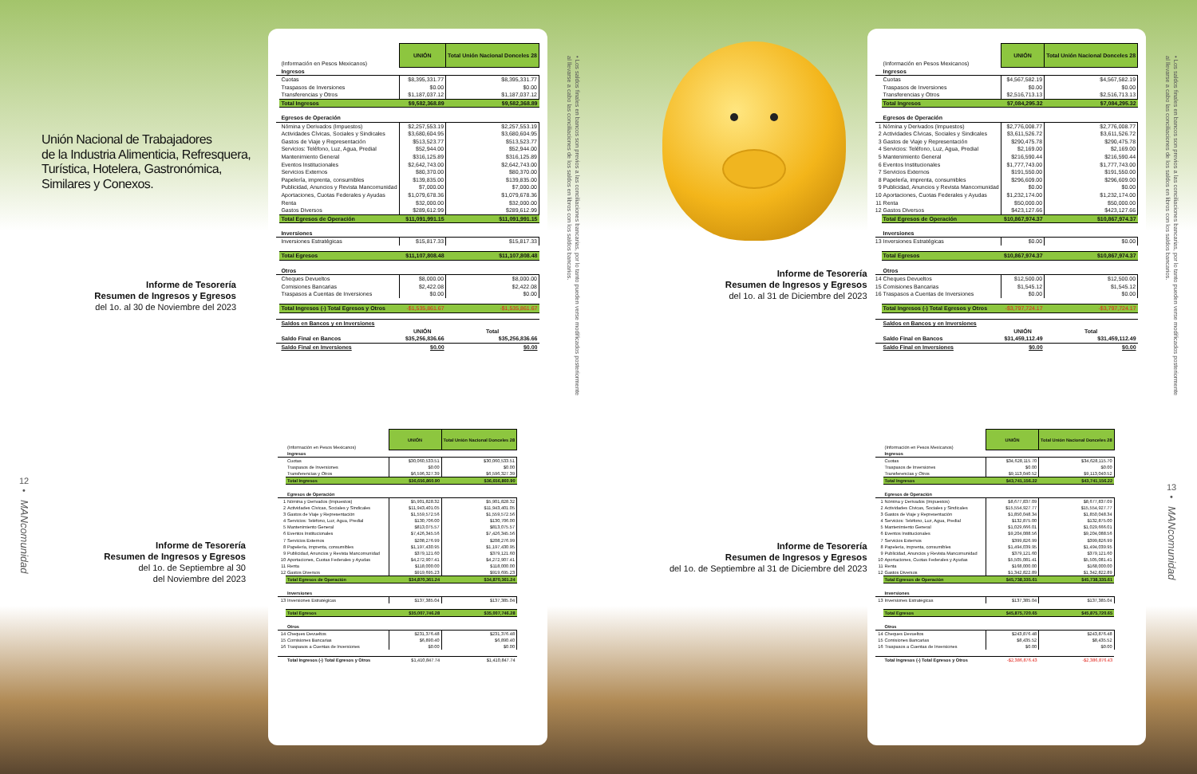Unión Nacional de Trabajadores
de la Industria Alimenticia, Refresquera,
Turística, Hotelera, Gastronómica,
Similares y Conexos.
Informe de Tesorería
Resumen de Ingresos y Egresos
del 1o. al 30 de Noviembre del 2023
12
•
MANcomunidad
Informe de Tesorería
Resumen de Ingresos y Egresos
del 1o. de Septiembre al 30
del Noviembre del 2023
| | (Información en Pesos Mexicanos) | UNIÓN | Total Unión Nacional Donceles 28 |
| | Ingresos | | |
| | Cuotas | $8,395,331.77 | $8,395,331.77 |
| | Traspasos de Inversiones | $0.00 | $0.00 |
| | Transferencias y Otros | $1,187,037.12 | $1,187,037.12 |
| | Total Ingresos | $9,582,368.89 | $9,582,368.89 |
| | Egresos de Operación | | |
| | Nómina y Derivados (Impuestos) | $2,257,553.19 | $2,257,553.19 |
| | Actividades Cívicas, Sociales y Sindicales | $3,680,604.95 | $3,680,604.95 |
| | Gastos de Viaje y Representación | $513,523.77 | $513,523.77 |
| | Servicios: Teléfono, Luz, Agua, Predial | $52,944.00 | $52,944.00 |
| | Mantenimiento General | $316,125.89 | $316,125.89 |
| | Eventos Institucionales | $2,642,743.00 | $2,642,743.00 |
| | Servicios Externos | $80,370.00 | $80,370.00 |
| | Papelería, imprenta, consumibles | $139,835.00 | $139,835.00 |
| | Publicidad, Anuncios y Revista Mancomunidad | $7,000.00 | $7,000.00 |
| | Aportaciones, Cuotas Federales y Ayudas | $1,079,678.36 | $1,079,678.36 |
| | Renta | $32,000.00 | $32,000.00 |
| | Gastos Diversos | $289,612.99 | $289,612.99 |
| | Total Egresos de Operación | $11,091,991.15 | $11,091,991.15 |
| | Inversiones | | |
| | Inversiones Estratégicas | $15,817.33 | $15,817.33 |
| | Total Egresos | $11,107,808.48 | $11,107,808.48 |
| | Otros | | |
| | Cheques Devueltos | $8,000.00 | $8,000.00 |
| | Comisiones Bancarias | $2,422.08 | $2,422.08 |
| | Traspasos a Cuentas de Inversiones | $0.00 | $0.00 |
| | Total Ingresos (-) Total Egresos y Otros | -$1,535,861.67 | -$1,535,861.67 |
| | Saldos en Bancos y en Inversiones | | |
| | | UNIÓN | Total |
| | Saldo Final en Bancos | $35,256,836.66 | $35,256,836.66 |
| | Saldo Final en Inversiones | $0.00 | $0.00 |
| | (Información en Pesos Mexicanos) | UNIÓN | Total Unión Nacional Donceles 28 |
| | Ingresos | | |
| | Cuotas | $30,060,533.51 | $30,060,533.51 |
| | Traspasos de Inversiones | $0.00 | $0.00 |
| | Transferencias y Otros | $6,596,327.39 | $6,596,327.39 |
| | Total Ingresos | $36,656,860.90 | $36,656,860.90 |
| | Egresos de Operación | | |
| 1 | Nómina y Derivados (Impuestos) | $5,901,828.32 | $5,901,828.32 |
| 2 | Actividades Cívicas, Sociales y Sindicales | $11,943,401.05 | $11,943,401.05 |
| 3 | Gastos de Viaje y Representación | $1,559,572.56 | $1,559,572.56 |
| 4 | Servicios: Teléfono, Luz, Agua, Predial | $130,706.00 | $130,706.00 |
| 5 | Mantenimiento General | $813,075.57 | $813,075.57 |
| 6 | Eventos Institucionales | $7,426,345.56 | $7,426,345.56 |
| 7 | Servicios Externos | $208,276.99 | $208,276.99 |
| 8 | Papelería, imprenta, consumibles | $1,197,430.95 | $1,197,430.95 |
| 9 | Publicidad, Anuncios y Revista Mancomunidad | $379,121.60 | $379,121.60 |
| 10 | Aportaciones, Cuotas Federales y Ayudas | $4,272,907.41 | $4,272,907.41 |
| 11 | Renta | $118,000.00 | $118,000.00 |
| 12 | Gastos Diversos | $919,695.23 | $919,695.23 |
| | Total Egresos de Operación | $34,870,361.24 | $34,870,361.24 |
| | Inversiones | | |
| 13 | Inversiones Estratégicas | $137,385.04 | $137,385.04 |
| | Total Egresos | $35,007,746.28 | $35,007,746.28 |
| | Otros | | |
| 14 | Cheques Devueltos | $231,376.48 | $231,376.48 |
| 15 | Comisiones Bancarias | $6,890.40 | $6,890.40 |
| 16 | Traspasos a Cuentas de Inversiones | $0.00 | $0.00 |
| | Total Ingresos (-) Total Egresos y Otros | $1,410,847.74 | $1,410,847.74 |
• Los saldos finales en bancos son previos a las conciliaciones bancarias, por lo tanto pueden verse modificados posteriormente al llevarse a cabo las conciliaciones de los saldos en libros con los saldos bancarios.
Informe de Tesorería
Resumen de Ingresos y Egresos
del 1o. al 31 de Diciembre del 2023
Informe de Tesorería
Resumen de Ingresos y Egresos
del 1o. de Septiembre al 31 de Diciembre del 2023
| | (Información en Pesos Mexicanos) | UNIÓN | Total Unión Nacional Donceles 28 |
| | Ingresos | | |
| | Cuotas | $4,567,582.19 | $4,567,582.19 |
| | Traspasos de Inversiones | $0.00 | $0.00 |
| | Transferencias y Otros | $2,516,713.13 | $2,516,713.13 |
| | Total Ingresos | $7,084,295.32 | $7,084,295.32 |
| | Egresos de Operación | | |
| 1 | Nómina y Derivados (Impuestos) | $2,776,008.77 | $2,776,008.77 |
| 2 | Actividades Cívicas, Sociales y Sindicales | $3,611,526.72 | $3,611,526.72 |
| 3 | Gastos de Viaje y Representación | $290,475.78 | $290,475.78 |
| 4 | Servicios: Teléfono, Luz, Agua, Predial | $2,169.00 | $2,169.00 |
| 5 | Mantenimiento General | $216,590.44 | $216,590.44 |
| 6 | Eventos Institucionales | $1,777,743.00 | $1,777,743.00 |
| 7 | Servicios Externos | $191,550.00 | $191,550.00 |
| 8 | Papelería, imprenta, consumibles | $296,609.00 | $296,609.00 |
| 9 | Publicidad, Anuncios y Revista Mancomunidad | $0.00 | $0.00 |
| 10 | Aportaciones, Cuotas Federales y Ayudas | $1,232,174.00 | $1,232,174.00 |
| 11 | Renta | $50,000.00 | $50,000.00 |
| 12 | Gastos Diversos | $423,127.66 | $423,127.66 |
| | Total Egresos de Operación | $10,867,974.37 | $10,867,974.37 |
| | Inversiones | | |
| 13 | Inversiones Estratégicas | $0.00 | $0.00 |
| | Total Egresos | $10,867,974.37 | $10,867,974.37 |
| | Otros | | |
| 14 | Cheques Devueltos | $12,500.00 | $12,500.00 |
| 15 | Comisiones Bancarias | $1,545.12 | $1,545.12 |
| 16 | Traspasos a Cuentas de Inversiones | $0.00 | $0.00 |
| | Total Ingresos (-) Total Egresos y Otros | -$3,797,724.17 | -$3,797,724.17 |
| | Saldos en Bancos y en Inversiones | | |
| | | UNIÓN | Total |
| | Saldo Final en Bancos | $31,459,112.49 | $31,459,112.49 |
| | Saldo Final en Inversiones | $0.00 | $0.00 |
| | (Información en Pesos Mexicanos) | UNIÓN | Total Unión Nacional Donceles 28 |
| | Ingresos | | |
| | Cuotas | $34,628,115.70 | $34,628,115.70 |
| | Traspasos de Inversiones | $0.00 | $0.00 |
| | Transferencias y Otros | $9,113,040.52 | $9,113,040.52 |
| | Total Ingresos | $43,741,156.22 | $43,741,156.22 |
| | Egresos de Operación | | |
| 1 | Nómina y Derivados (Impuestos) | $8,677,837.09 | $8,677,837.09 |
| 2 | Actividades Cívicas, Sociales y Sindicales | $15,554,927.77 | $15,554,927.77 |
| 3 | Gastos de Viaje y Representación | $1,850,048.34 | $1,850,048.34 |
| 4 | Servicios: Teléfono, Luz, Agua, Predial | $132,875.00 | $132,875.00 |
| 5 | Mantenimiento General | $1,029,666.01 | $1,029,666.01 |
| 6 | Eventos Institucionales | $9,204,088.56 | $9,204,088.56 |
| 7 | Servicios Externos | $399,826.99 | $399,826.99 |
| 8 | Papelería, imprenta, consumibles | $1,494,039.95 | $1,494,039.95 |
| 9 | Publicidad, Anuncios y Revista Mancomunidad | $379,121.60 | $379,121.60 |
| 10 | Aportaciones, Cuotas Federales y Ayudas | $5,505,081.41 | $5,505,081.41 |
| 11 | Renta | $168,000.00 | $168,000.00 |
| 12 | Gastos Diversos | $1,342,822.89 | $1,342,822.89 |
| | Total Egresos de Operación | $45,738,335.61 | $45,738,335.61 |
| | Inversiones | | |
| 13 | Inversiones Estratégicas | $137,385.04 | $137,385.04 |
| | Total Egresos | $45,875,720.65 | $45,875,720.65 |
| | Otros | | |
| 14 | Cheques Devueltos | $243,876.48 | $243,876.48 |
| 15 | Comisiones Bancarias | $8,435.52 | $8,435.52 |
| 16 | Traspasos a Cuentas de Inversiones | $0.00 | $0.00 |
| | Total Ingresos (-) Total Egresos y Otros | -$2,386,876.43 | -$2,386,876.43 |
• Los saldos finales en bancos son previos a las conciliaciones bancarias, por lo tanto pueden verse modificados posteriormente al llevarse a cabo las conciliaciones de los saldos en libros con los saldos bancarios.
13
•
MANcomunidad